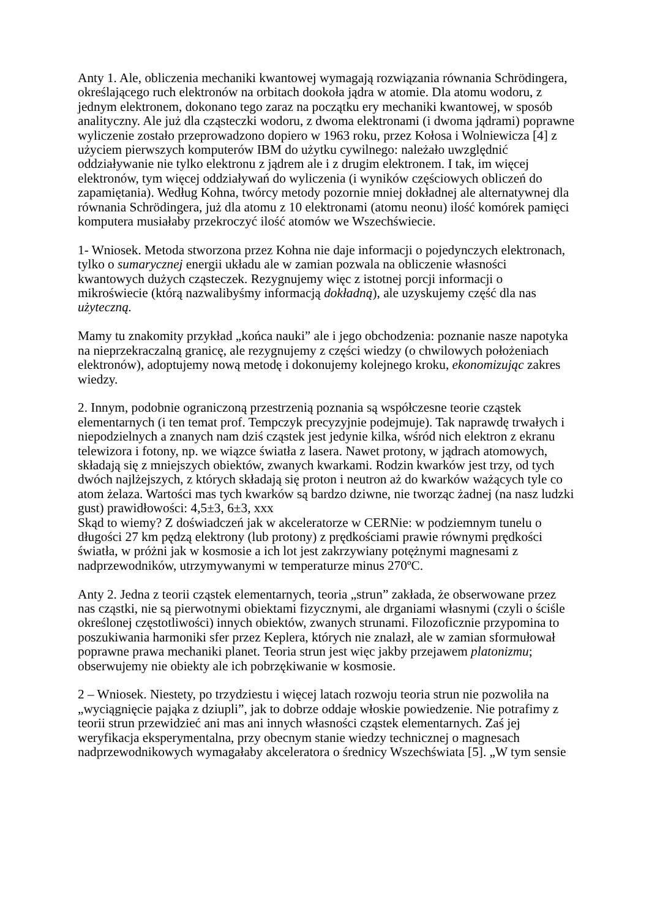Anty 1. Ale, obliczenia mechaniki kwantowej wymagają rozwiązania równania Schrödingera, określającego ruch elektronów na orbitach dookoła jądra w atomie. Dla atomu wodoru, z jednym elektronem, dokonano tego zaraz na początku ery mechaniki kwantowej, w sposób analityczny. Ale już dla cząsteczki wodoru, z dwoma elektronami (i dwoma jądrami) poprawne wyliczenie zostało przeprowadzono dopiero w 1963 roku, przez Kołosa i Wolniewicza [4] z użyciem pierwszych komputerów IBM do użytku cywilnego: należało uwzględnić oddziaływanie nie tylko elektronu z jądrem ale i z drugim elektronem. I tak, im więcej elektronów, tym więcej oddziaływań do wyliczenia (i wyników częściowych obliczeń do zapamiętania). Według Kohna, twórcy metody pozornie mniej dokładnej ale alternatywnej dla równania Schrödingera, już dla atomu z 10 elektronami (atomu neonu) ilość komórek pamięci komputera musiałaby przekroczyć ilość atomów we Wszechświecie.
1- Wniosek. Metoda stworzona przez Kohna nie daje informacji o pojedynczych elektronach, tylko o sumarycznej energii układu ale w zamian pozwala na obliczenie własności kwantowych dużych cząsteczek. Rezygnujemy więc z istotnej porcji informacji o mikroświecie (którą nazwalibyśmy informacją dokładną), ale uzyskujemy część dla nas użyteczną.
Mamy tu znakomity przykład „końca nauki” ale i jego obchodzenia: poznanie nasze napotyka na nieprzekraczalną granicę, ale rezygnujemy z części wiedzy (o chwilowych położeniach elektronów), adoptujemy nową metodę i dokonujemy kolejnego kroku, ekonomizując zakres wiedzy.
2. Innym, podobnie ograniczoną przestrzenią poznania są współczesne teorie cząstek elementarnych (i ten temat prof. Tempczyk precyzyjnie podejmuje). Tak naprawdę trwałych i niepodzielnych a znanych nam dziś cząstek jest jedynie kilka, wśród nich elektron z ekranu telewizora i fotony, np. we wiązce światła z lasera. Nawet protony, w jądrach atomowych, składają się z mniejszych obiektów, zwanych kwarkami. Rodzin kwarków jest trzy, od tych dwóch najlżejszych, z których składają się proton i neutron aż do kwarków ważących tyle co atom żelaza. Wartości mas tych kwarków są bardzo dziwne, nie tworząc żadnej (na nasz ludzki gust) prawidłowości: 4,5±3, 6±3, xxx
Skąd to wiemy? Z doświadczeń jak w akceleratorze w CERNie: w podziemnym tunelu o długości 27 km pędzą elektrony (lub protony) z prędkościami prawie równymi prędkości światła, w próżni jak w kosmosie a ich lot jest zakrzywiany potężnymi magnesami z nadprzewodników, utrzymywanymi w temperaturze minus 270ºC.
Anty 2. Jedna z teorii cząstek elementarnych, teoria „strun” zakłada, że obserwowane przez nas cząstki, nie są pierwotnymi obiektami fizycznymi, ale drganiami własnymi (czyli o ściśle określonej częstotliwości) innych obiektów, zwanych strunami. Filozoficznie przypomina to poszukiwania harmoniki sfer przez Keplera, których nie znalazł, ale w zamian sformułował poprawne prawa mechaniki planet. Teoria strun jest więc jakby przejawem platonizmu; obserwujemy nie obiekty ale ich pobrzękiwanie w kosmosie.
2 – Wniosek. Niestety, po trzydziestu i więcej latach rozwoju teoria strun nie pozwoliła na „wyciągnięcie pająka z dziupli”, jak to dobrze oddaje włoskie powiedzenie. Nie potrafimy z teorii strun przewidzieć ani mas ani innych własności cząstek elementarnych. Zaś jej weryfikacja eksperymentalna, przy obecnym stanie wiedzy technicznej o magnesach nadprzewodnikowych wymagałaby akceleratora o średnicy Wszechświata [5]. „W tym sensie